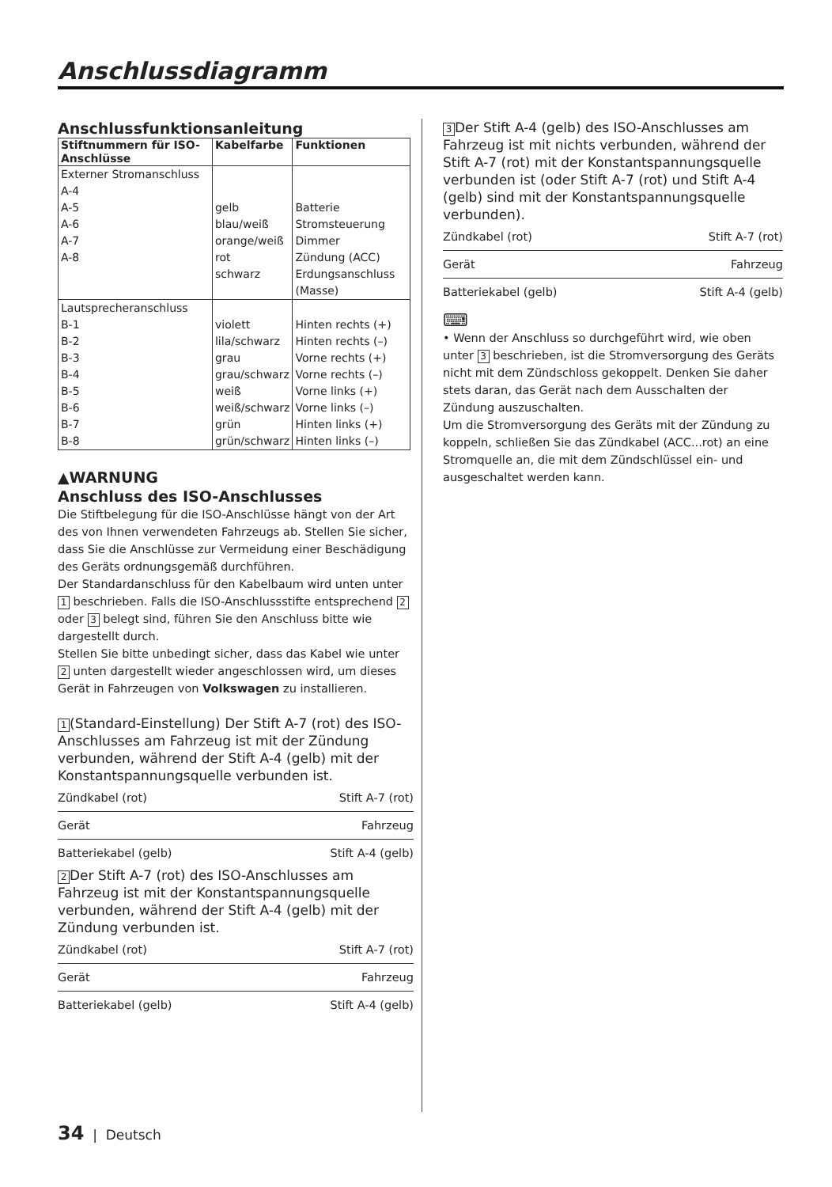Anschlussdiagramm
Anschlussfunktionsanleitung
| Stiftnummern für ISO-Anschlüsse | Kabelfarbe | Funktionen |
| --- | --- | --- |
| Externer Stromanschluss A-4 A-5 A-6 A-7 A-8 | gelb blau/weiß orange/weiß rot schwarz | Batterie Stromsteuerung Dimmer Zündung (ACC) Erdungsanschluss (Masse) |
| Lautsprecheranschluss B-1 B-2 B-3 B-4 B-5 B-6 B-7 B-8 | violett lila/schwarz grau grau/schwarz weiß weiß/schwarz grün grün/schwarz | Hinten rechts (+) Hinten rechts (–) Vorne rechts (+) Vorne rechts (–) Vorne links (+) Vorne links (–) Hinten links (+) Hinten links (–) |
▲WARNUNG
Anschluss des ISO-Anschlusses
Die Stiftbelegung für die ISO-Anschlüsse hängt von der Art des von Ihnen verwendeten Fahrzeugs ab. Stellen Sie sicher, dass Sie die Anschlüsse zur Vermeidung einer Beschädigung des Geräts ordnungsgemäß durchführen.
Der Standardanschluss für den Kabelbaum wird unten unter 1 beschrieben. Falls die ISO-Anschlussstifte entsprechend 2 oder 3 belegt sind, führen Sie den Anschluss bitte wie dargestellt durch.
Stellen Sie bitte unbedingt sicher, dass das Kabel wie unter 2 unten dargestellt wieder angeschlossen wird, um dieses Gerät in Fahrzeugen von Volkswagen zu installieren.
1 (Standard-Einstellung) Der Stift A-7 (rot) des ISO-Anschlusses am Fahrzeug ist mit der Zündung verbunden, während der Stift A-4 (gelb) mit der Konstantspannungsquelle verbunden ist.
Zündkabel (rot) Stift A-7 (rot)
Gerät Fahrzeug
Batteriekabel (gelb) Stift A-4 (gelb)
2 Der Stift A-7 (rot) des ISO-Anschlusses am Fahrzeug ist mit der Konstantspannungsquelle verbunden, während der Stift A-4 (gelb) mit der Zündung verbunden ist.
Zündkabel (rot) Stift A-7 (rot)
Gerät Fahrzeug
Batteriekabel (gelb) Stift A-4 (gelb)
3 Der Stift A-4 (gelb) des ISO-Anschlusses am Fahrzeug ist mit nichts verbunden, während der Stift A-7 (rot) mit der Konstantspannungsquelle verbunden ist (oder Stift A-7 (rot) und Stift A-4 (gelb) sind mit der Konstantspannungsquelle verbunden).
Zündkabel (rot) Stift A-7 (rot)
Gerät Fahrzeug
Batteriekabel (gelb) Stift A-4 (gelb)
⌨
• Wenn der Anschluss so durchgeführt wird, wie oben unter 3 beschrieben, ist die Stromversorgung des Geräts nicht mit dem Zündschloss gekoppelt. Denken Sie daher stets daran, das Gerät nach dem Ausschalten der Zündung auszuschalten.
Um die Stromversorgung des Geräts mit der Zündung zu koppeln, schließen Sie das Zündkabel (ACC...rot) an eine Stromquelle an, die mit dem Zündschlüssel ein- und ausgeschaltet werden kann.
34 | Deutsch